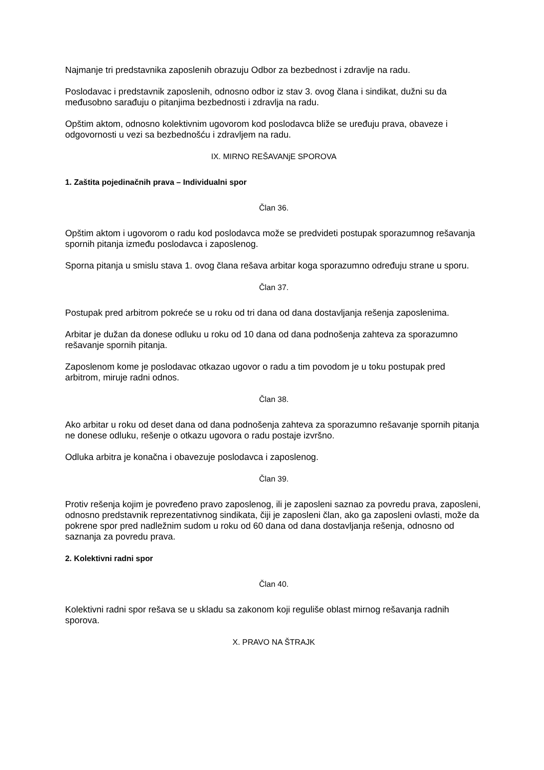Najmanje tri predstavnika zaposlenih obrazuju Odbor za bezbednost i zdravlje na radu.
Poslodavac i predstavnik zaposlenih, odnosno odbor iz stav 3. ovog člana i sindikat, dužni su da međusobno sarađuju o pitanjima bezbednosti i zdravlja na radu.
Opštim aktom, odnosno kolektivnim ugovorom kod poslodavca bliže se uređuju prava, obaveze i odgovornosti u vezi sa bezbednošću i zdravljem na radu.
IX. MIRNO REŠAVANjE SPOROVA
1. Zaštita pojedinačnih prava – Individualni spor
Član 36.
Opštim aktom i ugovorom o radu kod poslodavca može se predvideti postupak sporazumnog rešavanja spornih pitanja između poslodavca i zaposlenog.
Sporna pitanja u smislu stava 1. ovog člana rešava arbitar koga sporazumno određuju strane u sporu.
Član 37.
Postupak pred arbitrom pokreće se u roku od tri dana od dana dostavljanja rešenja zaposlenima.
Arbitar je dužan da donese odluku u roku od 10 dana od dana podnošenja zahteva za sporazumno rešavanje spornih pitanja.
Zaposlenom kome je poslodavac otkazao ugovor o radu a tim povodom je u toku postupak pred arbitrom, miruje radni odnos.
Član 38.
Ako arbitar u roku od deset dana od dana podnošenja zahteva za sporazumno rešavanje spornih pitanja ne donese odluku, rešenje o otkazu ugovora o radu postaje izvršno.
Odluka arbitra je konačna i obavezuje poslodavca i zaposlenog.
Član 39.
Protiv rešenja kojim je povređeno pravo zaposlenog, ili je zaposleni saznao za povredu prava, zaposleni, odnosno predstavnik reprezentativnog sindikata, čiji je zaposleni član, ako ga zaposleni ovlasti, može da pokrene spor pred nadležnim sudom u roku od 60 dana od dana dostavljanja rešenja, odnosno od saznanja za povredu prava.
2. Kolektivni radni spor
Član 40.
Kolektivni radni spor rešava se u skladu sa zakonom koji reguliše oblast mirnog rešavanja radnih sporova.
X. PRAVO NA ŠTRAJK